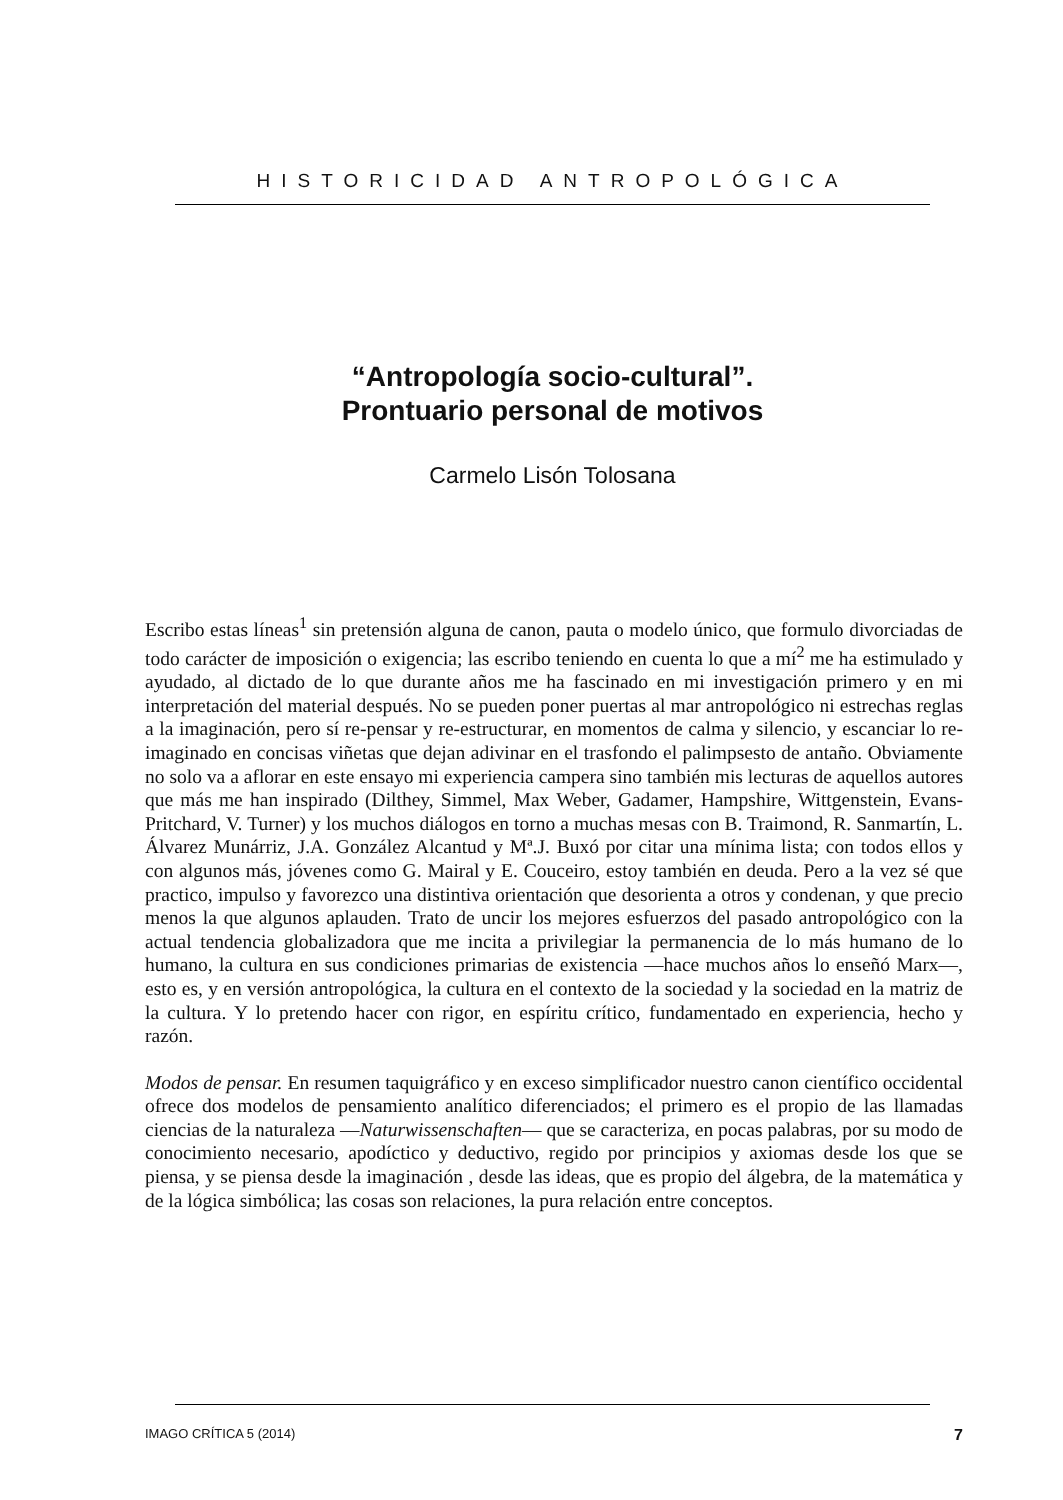HISTORICIDAD ANTROPOLÓGICA
“Antropología socio-cultural”.
Prontuario personal de motivos
Carmelo Lisón Tolosana
Escribo estas líneas<sup>1</sup> sin pretensión alguna de canon, pauta o modelo único, que formulo divorciadas de todo carácter de imposición o exigencia; las escribo teniendo en cuenta lo que a mí<sup>2</sup> me ha estimulado y ayudado, al dictado de lo que durante años me ha fascinado en mi investigación primero y en mi interpretación del material después. No se pueden poner puertas al mar antropológico ni estrechas reglas a la imaginación, pero sí re-pensar y re-estructurar, en momentos de calma y silencio, y escanciar lo re-imaginado en concisas viñetas que dejan adivinar en el trasfondo el palimpsesto de antaño. Obviamente no solo va a aflorar en este ensayo mi experiencia campera sino también mis lecturas de aquellos autores que más me han inspirado (Dilthey, Simmel, Max Weber, Gadamer, Hampshire, Wittgenstein, Evans-Pritchard, V. Turner) y los muchos diálogos en torno a muchas mesas con B. Traimond, R. Sanmartín, L. Álvarez Munárriz, J.A. González Alcantud y Mª.J. Buxó por citar una mínima lista; con todos ellos y con algunos más, jóvenes como G. Mairal y E. Couceiro, estoy también en deuda. Pero a la vez sé que practico, impulso y favorezco una distintiva orientación que desorienta a otros y condenan, y que precio menos la que algunos aplauden. Trato de uncir los mejores esfuerzos del pasado antropológico con la actual tendencia globalizadora que me incita a privilegiar la permanencia de lo más humano de lo humano, la cultura en sus condiciones primarias de existencia —hace muchos años lo enseñó Marx—, esto es, y en versión antropológica, la cultura en el contexto de la sociedad y la sociedad en la matriz de la cultura. Y lo pretendo hacer con rigor, en espíritu crítico, fundamentado en experiencia, hecho y razón.
Modos de pensar. En resumen taquigráfico y en exceso simplificador nuestro canon científico occidental ofrece dos modelos de pensamiento analítico diferenciados; el primero es el propio de las llamadas ciencias de la naturaleza —Naturwissenschaften— que se caracteriza, en pocas palabras, por su modo de conocimiento necesario, apodíctico y deductivo, regido por principios y axiomas desde los que se piensa, y se piensa desde la imaginación , desde las ideas, que es propio del álgebra, de la matemática y de la lógica simbólica; las cosas son relaciones, la pura relación entre conceptos.
IMAGO CRÍTICA 5 (2014) 7